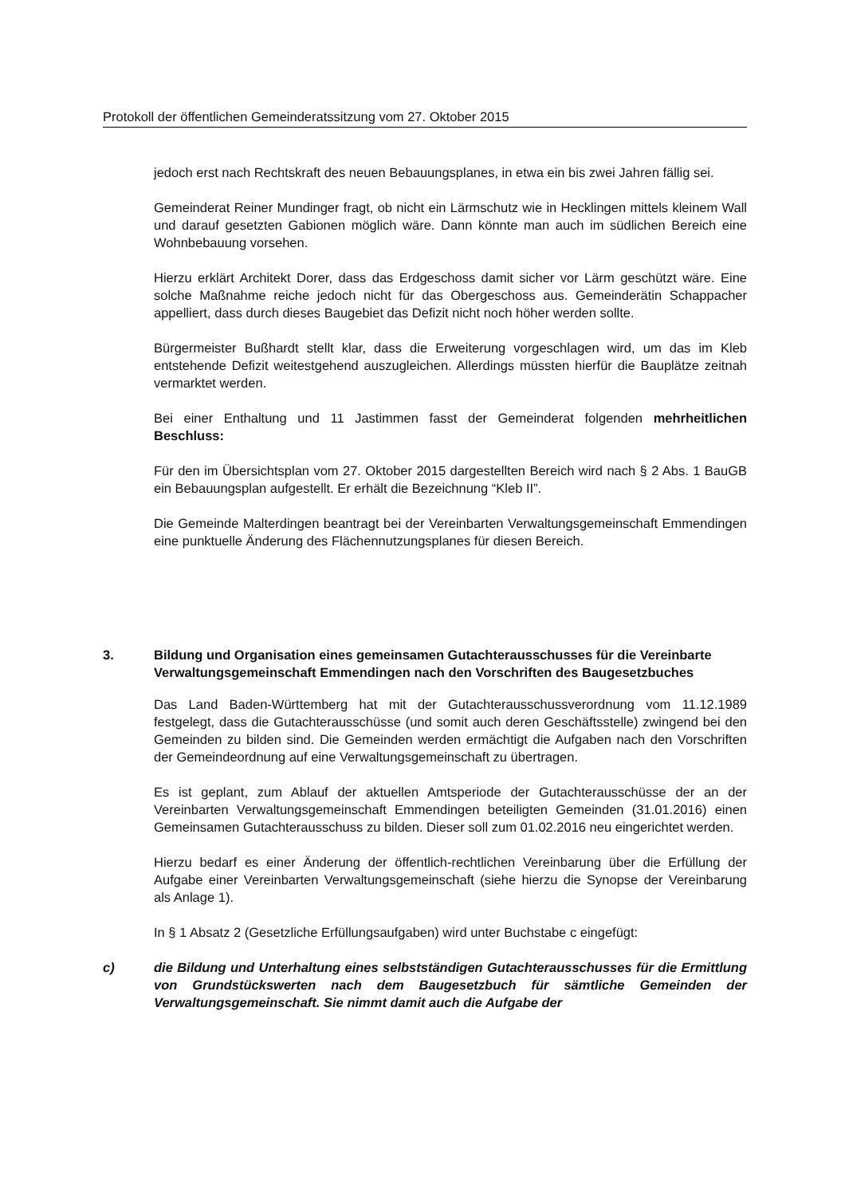Protokoll der öffentlichen Gemeinderatssitzung vom 27. Oktober 2015
jedoch erst nach Rechtskraft des neuen Bebauungsplanes, in etwa ein bis zwei Jahren fällig sei.
Gemeinderat Reiner Mundinger fragt, ob nicht ein Lärmschutz wie in Hecklingen mittels kleinem Wall und darauf gesetzten Gabionen möglich wäre. Dann könnte man auch im südlichen Bereich eine Wohnbebauung vorsehen.
Hierzu erklärt Architekt Dorer, dass das Erdgeschoss damit sicher vor Lärm geschützt wäre. Eine solche Maßnahme reiche jedoch nicht für das Obergeschoss aus. Gemeinderätin Schappacher appelliert, dass durch dieses Baugebiet das Defizit nicht noch höher werden sollte.
Bürgermeister Bußhardt stellt klar, dass die Erweiterung vorgeschlagen wird, um das im Kleb entstehende Defizit weitestgehend auszugleichen. Allerdings müssten hierfür die Bauplätze zeitnah vermarktet werden.
Bei einer Enthaltung und 11 Jastimmen fasst der Gemeinderat folgenden mehrheitlichen Beschluss:
Für den im Übersichtsplan vom 27. Oktober 2015 dargestellten Bereich wird nach § 2 Abs. 1 BauGB ein Bebauungsplan aufgestellt. Er erhält die Bezeichnung “Kleb II”.
Die Gemeinde Malterdingen beantragt bei der Vereinbarten Verwaltungsgemeinschaft Emmendingen eine punktuelle Änderung des Flächennutzungsplanes für diesen Bereich.
3. Bildung und Organisation eines gemeinsamen Gutachterausschusses für die Vereinbarte Verwaltungsgemeinschaft Emmendingen nach den Vorschriften des Baugesetzbuches
Das Land Baden-Württemberg hat mit der Gutachterausschussverordnung vom 11.12.1989 festgelegt, dass die Gutachterausschüsse (und somit auch deren Geschäftsstelle) zwingend bei den Gemeinden zu bilden sind. Die Gemeinden werden ermächtigt die Aufgaben nach den Vorschriften der Gemeindeordnung auf eine Verwaltungsgemeinschaft zu übertragen.
Es ist geplant, zum Ablauf der aktuellen Amtsperiode der Gutachterausschüsse der an der Vereinbarten Verwaltungsgemeinschaft Emmendingen beteiligten Gemeinden (31.01.2016) einen Gemeinsamen Gutachterausschuss zu bilden. Dieser soll zum 01.02.2016 neu eingerichtet werden.
Hierzu bedarf es einer Änderung der öffentlich-rechtlichen Vereinbarung über die Erfüllung der Aufgabe einer Vereinbarten Verwaltungsgemeinschaft (siehe hierzu die Synopse der Vereinbarung als Anlage 1).
In § 1 Absatz 2 (Gesetzliche Erfüllungsaufgaben) wird unter Buchstabe c eingefügt:
c) die Bildung und Unterhaltung eines selbstständigen Gutachterausschusses für die Ermittlung von Grundstückswerten nach dem Baugesetzbuch für sämtliche Gemeinden der Verwaltungsgemeinschaft. Sie nimmt damit auch die Aufgabe der